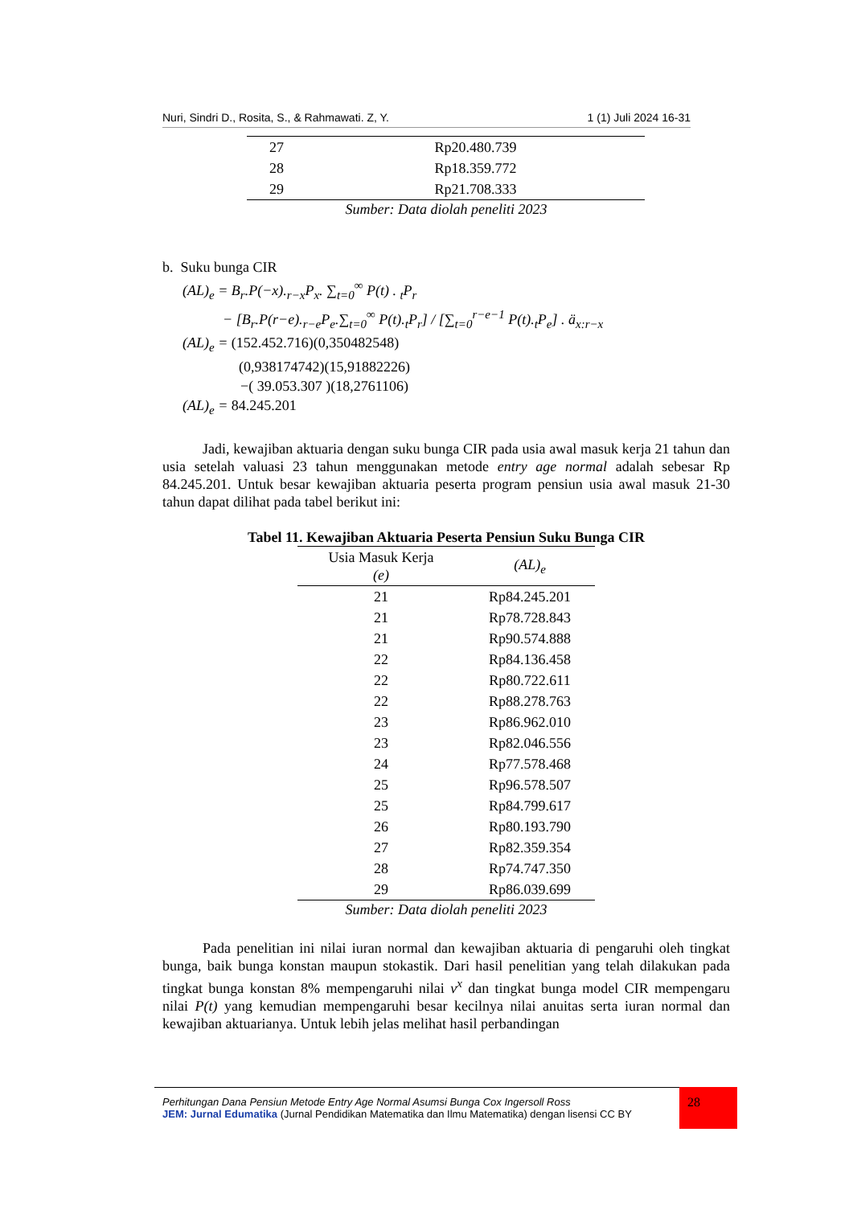Nuri, Sindri D., Rosita, S., & Rahmawati. Z, Y. 1 (1) Juli 2024 16-31
| 27 | Rp20.480.739 |
| 28 | Rp18.359.772 |
| 29 | Rp21.708.333 |
Sumber: Data diolah peneliti 2023
b. Suku bunga CIR
(AL)<sub>e</sub> = B<sub>r</sub>.P(−x).<sub>r−x</sub>P<sub>x</sub>. ∑<sub>t=0</sub><sup>∞</sup> P(t) . <sub>t</sub>P<sub>r</sub>
− [B<sub>r</sub>.P(r−e).<sub>r−e</sub>P<sub>e</sub>.∑<sub>t=0</sub><sup>∞</sup> P(t).<sub>t</sub>P<sub>r</sub>] / [∑<sub>t=0</sub><sup>r−e−1</sup> P(t).<sub>t</sub>P<sub>e</sub>] . ä<sub>x:r−x</sub>
(AL)<sub>e</sub> = (152.452.716)(0,350482548)
(0,938174742)(15,91882226)
−( 39.053.307 )(18,2761106)
(AL)<sub>e</sub> = 84.245.201
Jadi, kewajiban aktuaria dengan suku bunga CIR pada usia awal masuk kerja 21 tahun dan usia setelah valuasi 23 tahun menggunakan metode entry age normal adalah sebesar Rp 84.245.201. Untuk besar kewajiban aktuaria peserta program pensiun usia awal masuk 21-30 tahun dapat dilihat pada tabel berikut ini:
Tabel 11. Kewajiban Aktuaria Peserta Pensiun Suku Bunga CIR
| Usia Masuk Kerja (e) | (AL)<sub>e</sub> |
| --- | --- |
| 21 | Rp84.245.201 |
| 21 | Rp78.728.843 |
| 21 | Rp90.574.888 |
| 22 | Rp84.136.458 |
| 22 | Rp80.722.611 |
| 22 | Rp88.278.763 |
| 23 | Rp86.962.010 |
| 23 | Rp82.046.556 |
| 24 | Rp77.578.468 |
| 25 | Rp96.578.507 |
| 25 | Rp84.799.617 |
| 26 | Rp80.193.790 |
| 27 | Rp82.359.354 |
| 28 | Rp74.747.350 |
| 29 | Rp86.039.699 |
Sumber: Data diolah peneliti 2023
Pada penelitian ini nilai iuran normal dan kewajiban aktuaria di pengaruhi oleh tingkat bunga, baik bunga konstan maupun stokastik. Dari hasil penelitian yang telah dilakukan pada tingkat bunga konstan 8% mempengaruhi nilai v<sup>x</sup> dan tingkat bunga model CIR mempengaru nilai P(t) yang kemudian mempengaruhi besar kecilnya nilai anuitas serta iuran normal dan kewajiban aktuarianya. Untuk lebih jelas melihat hasil perbandingan
Perhitungan Dana Pensiun Metode Entry Age Normal Asumsi Bunga Cox Ingersoll Ross
JEM: Jurnal Edumatika (Jurnal Pendidikan Matematika dan Ilmu Matematika) dengan lisensi CC BY
28